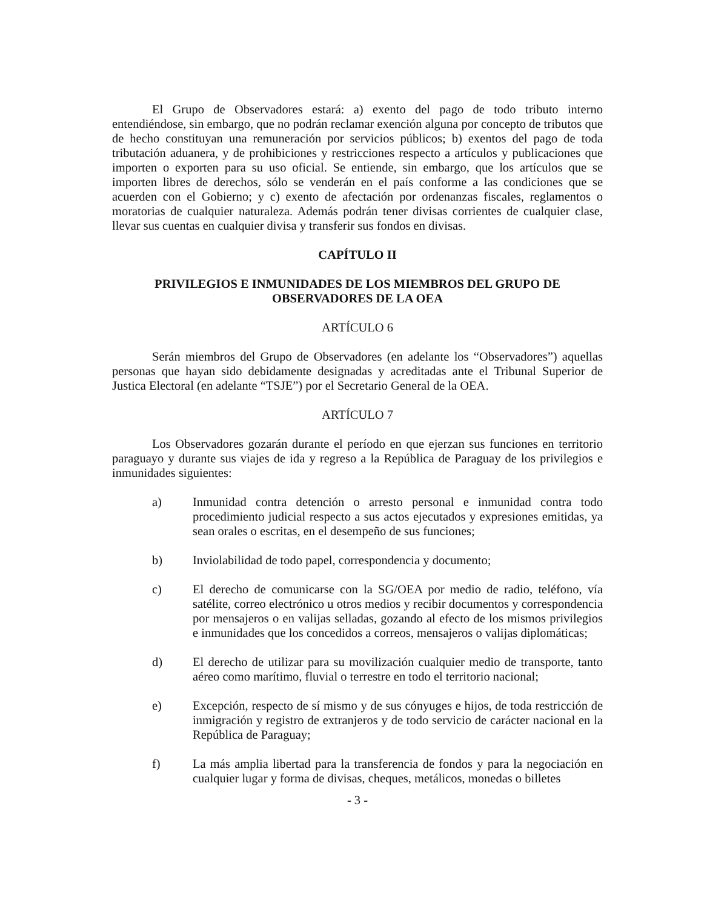El Grupo de Observadores estará: a) exento del pago de todo tributo interno entendiéndose, sin embargo, que no podrán reclamar exención alguna por concepto de tributos que de hecho constituyan una remuneración por servicios públicos; b) exentos del pago de toda tributación aduanera, y de prohibiciones y restricciones respecto a artículos y publicaciones que importen o exporten para su uso oficial. Se entiende, sin embargo, que los artículos que se importen libres de derechos, sólo se venderán en el país conforme a las condiciones que se acuerden con el Gobierno; y c) exento de afectación por ordenanzas fiscales, reglamentos o moratorias de cualquier naturaleza. Además podrán tener divisas corrientes de cualquier clase, llevar sus cuentas en cualquier divisa y transferir sus fondos en divisas.
CAPÍTULO II
PRIVILEGIOS E INMUNIDADES DE LOS MIEMBROS DEL GRUPO DE OBSERVADORES DE LA OEA
ARTÍCULO 6
Serán miembros del Grupo de Observadores (en adelante los “Observadores”) aquellas personas que hayan sido debidamente designadas y acreditadas ante el Tribunal Superior de Justica Electoral (en adelante “TSJE”) por el Secretario General de la OEA.
ARTÍCULO 7
Los Observadores gozarán durante el período en que ejerzan sus funciones en territorio paraguayo y durante sus viajes de ida y regreso a la República de Paraguay de los privilegios e inmunidades siguientes:
a) Inmunidad contra detención o arresto personal e inmunidad contra todo procedimiento judicial respecto a sus actos ejecutados y expresiones emitidas, ya sean orales o escritas, en el desempeño de sus funciones;
b) Inviolabilidad de todo papel, correspondencia y documento;
c) El derecho de comunicarse con la SG/OEA por medio de radio, teléfono, vía satélite, correo electrónico u otros medios y recibir documentos y correspondencia por mensajeros o en valijas selladas, gozando al efecto de los mismos privilegios e inmunidades que los concedidos a correos, mensajeros o valijas diplomáticas;
d) El derecho de utilizar para su movilización cualquier medio de transporte, tanto aéreo como marítimo, fluvial o terrestre en todo el territorio nacional;
e) Excepción, respecto de sí mismo y de sus cónyuges e hijos, de toda restricción de inmigración y registro de extranjeros y de todo servicio de carácter nacional en la República de Paraguay;
f) La más amplia libertad para la transferencia de fondos y para la negociación en cualquier lugar y forma de divisas, cheques, metálicos, monedas o billetes
- 3 -